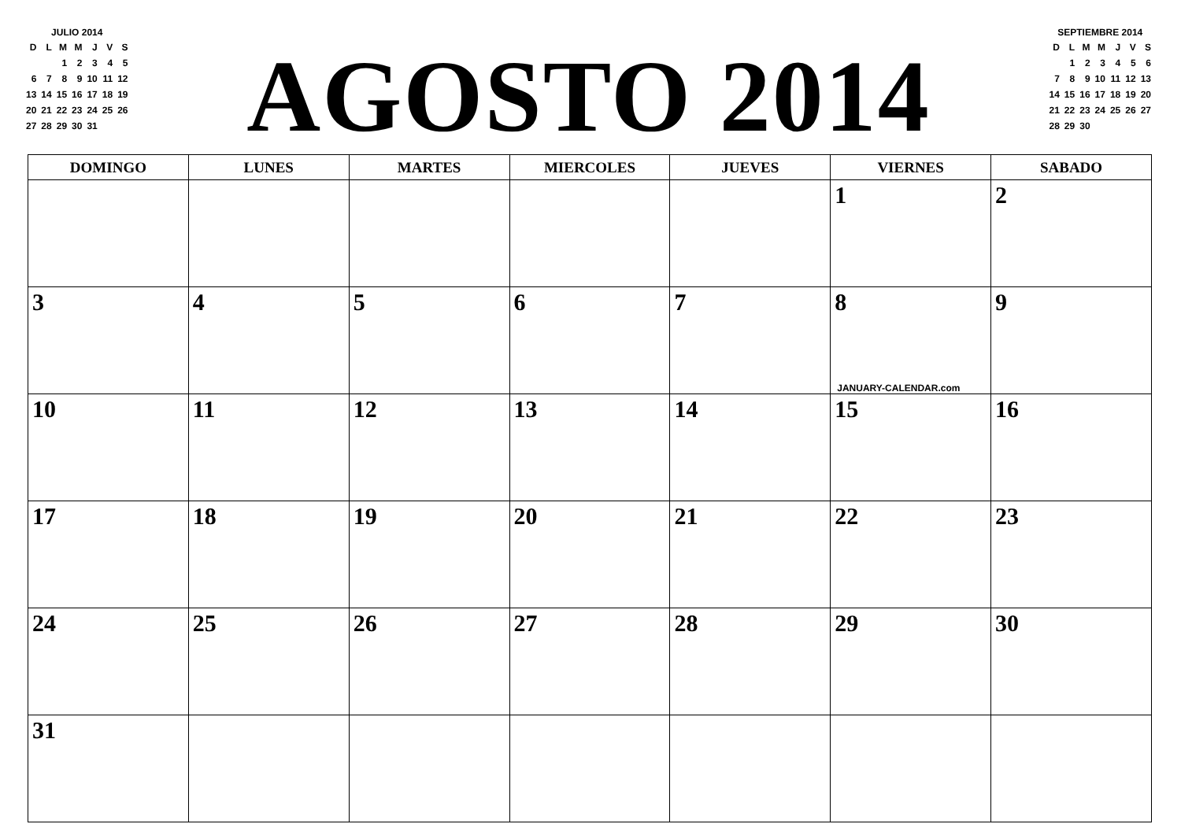JULIO 2014
| D | L | M | M | J | V | S |
| | | 1 | 2 | 3 | 4 | 5 |
| 6 | 7 | 8 | 9 | 10 | 11 | 12 |
| 13 | 14 | 15 | 16 | 17 | 18 | 19 |
| 20 | 21 | 22 | 23 | 24 | 25 | 26 |
| 27 | 28 | 29 | 30 | 31 | | |
AGOSTO 2014
SEPTIEMBRE 2014
| D | L | M | M | J | V | S |
| | 1 | 2 | 3 | 4 | 5 | 6 |
| 7 | 8 | 9 | 10 | 11 | 12 | 13 |
| 14 | 15 | 16 | 17 | 18 | 19 | 20 |
| 21 | 22 | 23 | 24 | 25 | 26 | 27 |
| 28 | 29 | 30 | | | | |
| DOMINGO | LUNES | MARTES | MIERCOLES | JUEVES | VIERNES | SABADO |
| --- | --- | --- | --- | --- | --- | --- |
| | | | | | 1 | 2 |
| 3 | 4 | 5 | 6 | 7 | 8 JANUARY-CALENDAR.com | 9 |
| 10 | 11 | 12 | 13 | 14 | 15 | 16 |
| 17 | 18 | 19 | 20 | 21 | 22 | 23 |
| 24 | 25 | 26 | 27 | 28 | 29 | 30 |
| 31 | | | | | | |